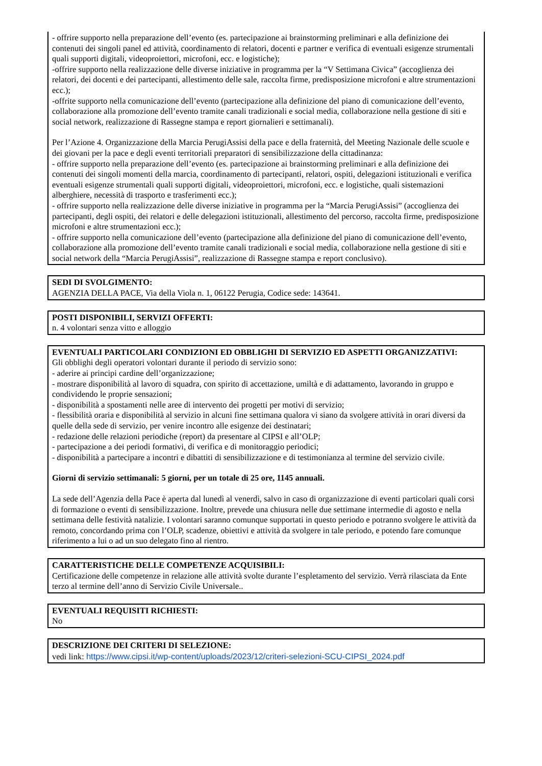- offrire supporto nella preparazione dell’evento (es. partecipazione ai brainstorming preliminari e alla definizione dei contenuti dei singoli panel ed attività, coordinamento di relatori, docenti e partner e verifica di eventuali esigenze strumentali quali supporti digitali, videoproiettori, microfoni, ecc. e logistiche);
-offrire supporto nella realizzazione delle diverse iniziative in programma per la “V Settimana Civica” (accoglienza dei relatori, dei docenti e dei partecipanti, allestimento delle sale, raccolta firme, predisposizione microfoni e altre strumentazioni ecc.);
-offrite supporto nella comunicazione dell’evento (partecipazione alla definizione del piano di comunicazione dell’evento, collaborazione alla promozione dell’evento tramite canali tradizionali e social media, collaborazione nella gestione di siti e social network, realizzazione di Rassegne stampa e report giornalieri e settimanali).
Per l’Azione 4. Organizzazione della Marcia PerugiAssisi della pace e della fraternità, del Meeting Nazionale delle scuole e dei giovani per la pace e degli eventi territoriali preparatori di sensibilizzazione della cittadinanza:
- offrire supporto nella preparazione dell’evento (es. partecipazione ai brainstorming preliminari e alla definizione dei contenuti dei singoli momenti della marcia, coordinamento di partecipanti, relatori, ospiti, delegazioni istituzionali e verifica eventuali esigenze strumentali quali supporti digitali, videoproiettori, microfoni, ecc. e logistiche, quali sistemazioni alberghiere, necessità di trasporto e trasferimenti ecc.);
- offrire supporto nella realizzazione delle diverse iniziative in programma per la “Marcia PerugiAssisi” (accoglienza dei partecipanti, degli ospiti, dei relatori e delle delegazioni istituzionali, allestimento del percorso, raccolta firme, predisposizione microfoni e altre strumentazioni ecc.);
- offrire supporto nella comunicazione dell’evento (partecipazione alla definizione del piano di comunicazione dell’evento, collaborazione alla promozione dell’evento tramite canali tradizionali e social media, collaborazione nella gestione di siti e social network della “Marcia PerugiAssisi”, realizzazione di Rassegne stampa e report conclusivo).
SEDI DI SVOLGIMENTO:
AGENZIA DELLA PACE, Via della Viola n. 1, 06122 Perugia, Codice sede: 143641.
POSTI DISPONIBILI, SERVIZI OFFERTI:
n. 4 volontari senza vitto e alloggio
EVENTUALI PARTICOLARI CONDIZIONI ED OBBLIGHI DI SERVIZIO ED ASPETTI ORGANIZZATIVI:
Gli obblighi degli operatori volontari durante il periodo di servizio sono:
- aderire ai principi cardine dell’organizzazione;
- mostrare disponibilità al lavoro di squadra, con spirito di accettazione, umiltà e di adattamento, lavorando in gruppo e condividendo le proprie sensazioni;
- disponibilità a spostamenti nelle aree di intervento dei progetti per motivi di servizio;
- flessibilità oraria e disponibilità al servizio in alcuni fine settimana qualora vi siano da svolgere attività in orari diversi da quelle della sede di servizio, per venire incontro alle esigenze dei destinatari;
- redazione delle relazioni periodiche (report) da presentare al CIPSI e all’OLP;
- partecipazione a dei periodi formativi, di verifica e di monitoraggio periodici;
- disponibilità a partecipare a incontri e dibattiti di sensibilizzazione e di testimonianza al termine del servizio civile.
Giorni di servizio settimanali: 5 giorni, per un totale di 25 ore, 1145 annuali.
La sede dell’Agenzia della Pace è aperta dal lunedì al venerdì, salvo in caso di organizzazione di eventi particolari quali corsi di formazione o eventi di sensibilizzazione. Inoltre, prevede una chiusura nelle due settimane intermedie di agosto e nella settimana delle festività natalizie. I volontari saranno comunque supportati in questo periodo e potranno svolgere le attività da remoto, concordando prima con l’OLP, scadenze, obiettivi e attività da svolgere in tale periodo, e potendo fare comunque riferimento a lui o ad un suo delegato fino al rientro.
CARATTERISTICHE DELLE COMPETENZE ACQUISIBILI:
Certificazione delle competenze in relazione alle attività svolte durante l’espletamento del servizio. Verrà rilasciata da Ente terzo al termine dell’anno di Servizio Civile Universale..
EVENTUALI REQUISITI RICHIESTI:
No
DESCRIZIONE DEI CRITERI DI SELEZIONE:
vedi link: https://www.cipsi.it/wp-content/uploads/2023/12/criteri-selezioni-SCU-CIPSI_2024.pdf